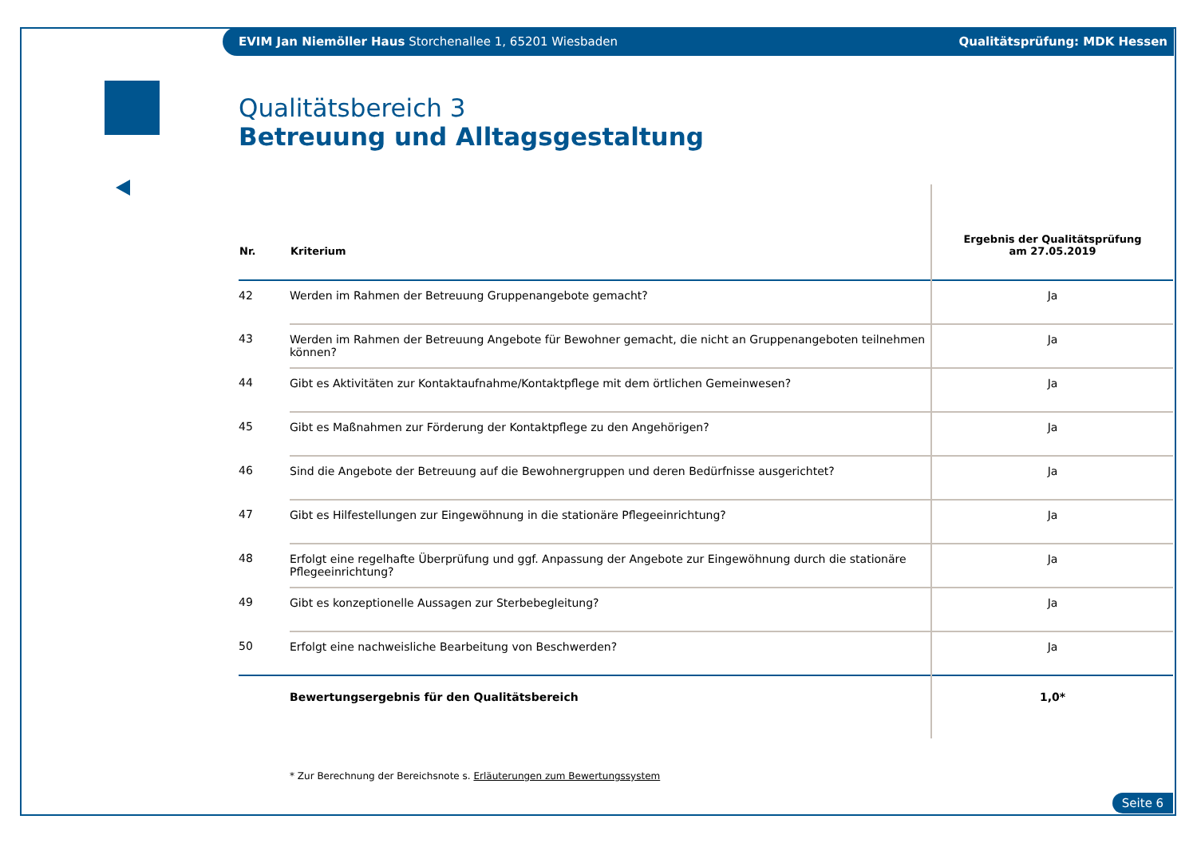EVIM Jan Niemöller Haus Storchenallee 1, 65201 Wiesbaden Qualitätsprüfung: MDK Hessen
Qualitätsbereich 3
Betreuung und Alltagsgestaltung
| Nr. | Kriterium | Ergebnis der Qualitätsprüfung am 27.05.2019 |
| --- | --- | --- |
| 42 | Werden im Rahmen der Betreuung Gruppenangebote gemacht? | Ja |
| 43 | Werden im Rahmen der Betreuung Angebote für Bewohner gemacht, die nicht an Gruppenangeboten teilnehmen können? | Ja |
| 44 | Gibt es Aktivitäten zur Kontaktaufnahme/Kontaktpflege mit dem örtlichen Gemeinwesen? | Ja |
| 45 | Gibt es Maßnahmen zur Förderung der Kontaktpflege zu den Angehörigen? | Ja |
| 46 | Sind die Angebote der Betreuung auf die Bewohnergruppen und deren Bedürfnisse ausgerichtet? | Ja |
| 47 | Gibt es Hilfestellungen zur Eingewöhnung in die stationäre Pflegeeinrichtung? | Ja |
| 48 | Erfolgt eine regelhafte Überprüfung und ggf. Anpassung der Angebote zur Eingewöhnung durch die stationäre Pflegeeinrichtung? | Ja |
| 49 | Gibt es konzeptionelle Aussagen zur Sterbebegleitung? | Ja |
| 50 | Erfolgt eine nachweisliche Bearbeitung von Beschwerden? | Ja |
| | Bewertungsergebnis für den Qualitätsbereich | 1,0* |
* Zur Berechnung der Bereichsnote s. Erläuterungen zum Bewertungssystem
Seite 6